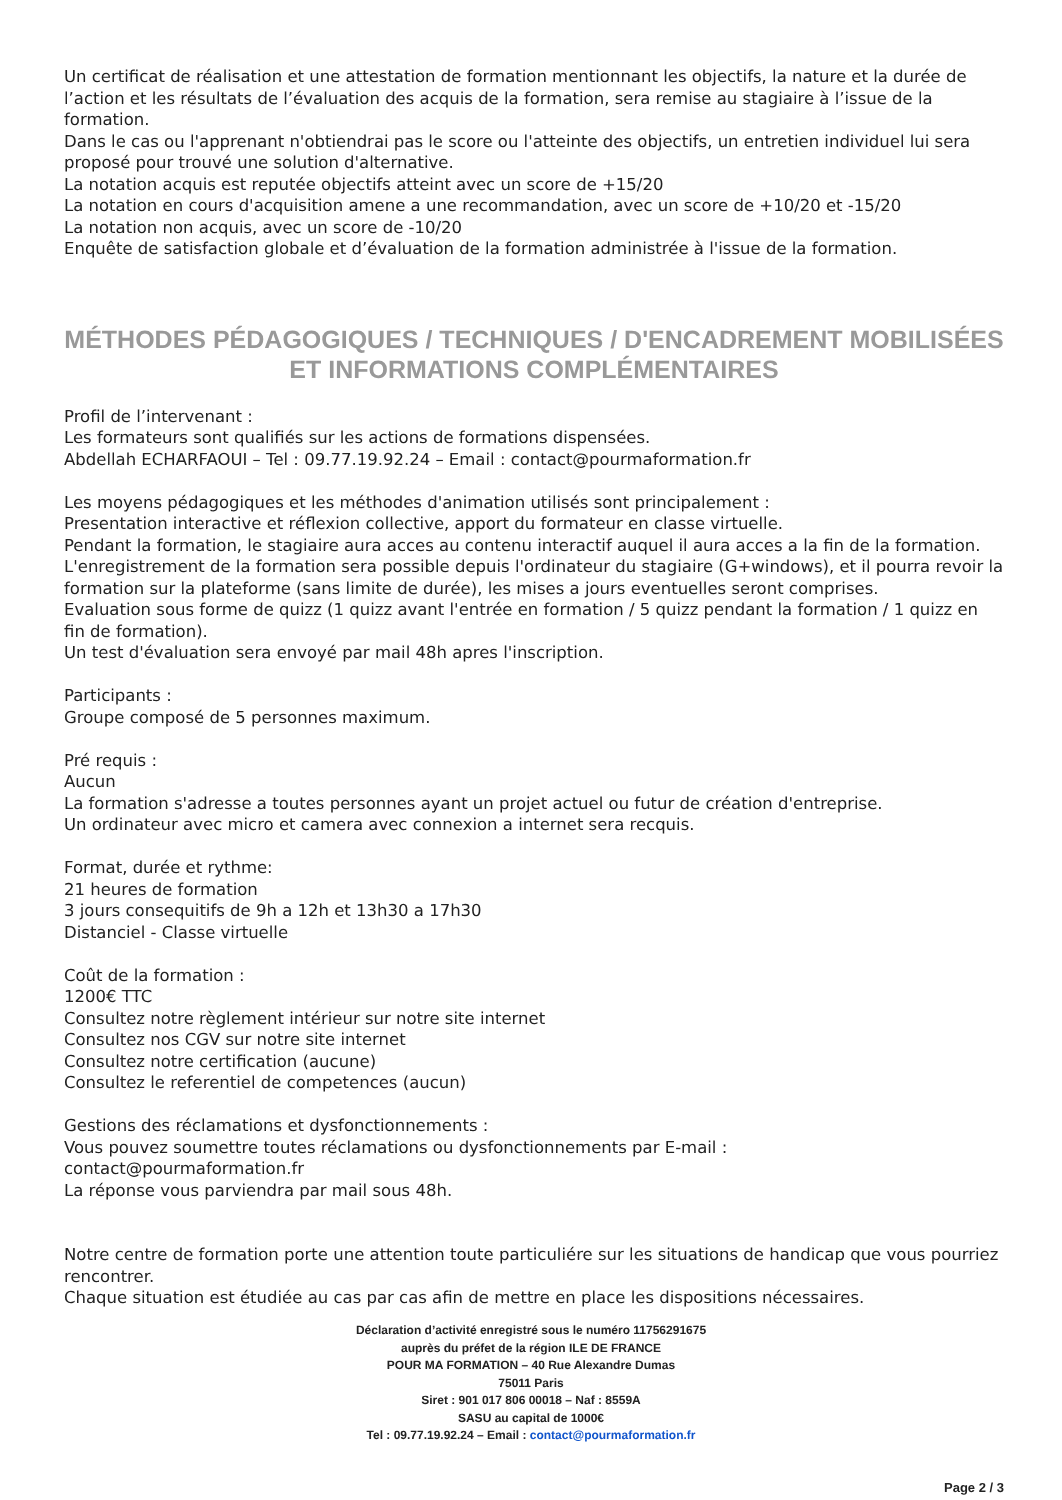Un certificat de réalisation et une attestation de formation mentionnant les objectifs, la nature et la durée de l’action et les résultats de l’évaluation des acquis de la formation, sera remise au stagiaire à l’issue de la formation.
Dans le cas ou l'apprenant n'obtiendrai pas le score ou l'atteinte des objectifs, un entretien individuel lui sera proposé pour trouvé une solution d'alternative.
La notation acquis est reputée objectifs atteint avec un score de +15/20
La notation en cours d'acquisition amene a une recommandation, avec un score de +10/20 et -15/20
La notation non acquis, avec un score de -10/20
Enquête de satisfaction globale et d’évaluation de la formation administrée à l'issue de la formation.
MÉTHODES PÉDAGOGIQUES / TECHNIQUES / D'ENCADREMENT MOBILISÉES ET INFORMATIONS COMPLÉMENTAIRES
Profil de l’intervenant :
Les formateurs sont qualifiés sur les actions de formations dispensées.
Abdellah ECHARFAOUI – Tel : 09.77.19.92.24 – Email : contact@pourmaformation.fr
Les moyens pédagogiques et les méthodes d'animation utilisés sont principalement :
Presentation interactive et réflexion collective, apport du formateur en classe virtuelle.
Pendant la formation, le stagiaire aura acces au contenu interactif auquel il aura acces a la fin de la formation.
L'enregistrement de la formation sera possible depuis l'ordinateur du stagiaire (G+windows), et il pourra revoir la formation sur la plateforme (sans limite de durée), les mises a jours eventuelles seront comprises.
Evaluation sous forme de quizz (1 quizz avant l'entrée en formation / 5 quizz pendant la formation / 1 quizz en fin de formation).
Un test d'évaluation sera envoyé par mail 48h apres l'inscription.
Participants :
Groupe composé de 5 personnes maximum.
Pré requis :
Aucun
La formation s'adresse a toutes personnes ayant un projet actuel ou futur de création d'entreprise.
Un ordinateur avec micro et camera avec connexion a internet sera recquis.
Format, durée et rythme:
21 heures de formation
3 jours consequitifs de 9h a 12h et 13h30 a 17h30
Distanciel - Classe virtuelle
Coût de la formation :
1200€ TTC
Consultez notre règlement intérieur sur notre site internet
Consultez nos CGV sur notre site internet
Consultez notre certification (aucune)
Consultez le referentiel de competences (aucun)
Gestions des réclamations et dysfonctionnements :
Vous pouvez soumettre toutes réclamations ou dysfonctionnements par E-mail :
contact@pourmaformation.fr
La réponse vous parviendra par mail sous 48h.
Notre centre de formation porte une attention toute particuliére sur les situations de handicap que vous pourriez rencontrer.
Chaque situation est étudiée au cas par cas afin de mettre en place les dispositions nécessaires.
Déclaration d’activité enregistré sous le numéro 11756291675
auprès du préfet de la région ILE DE FRANCE
POUR MA FORMATION – 40 Rue Alexandre Dumas
75011 Paris
Siret : 901 017 806 00018 – Naf : 8559A
SASU au capital de 1000€
Tel : 09.77.19.92.24 – Email : contact@pourmaformation.fr
Page 2 / 3